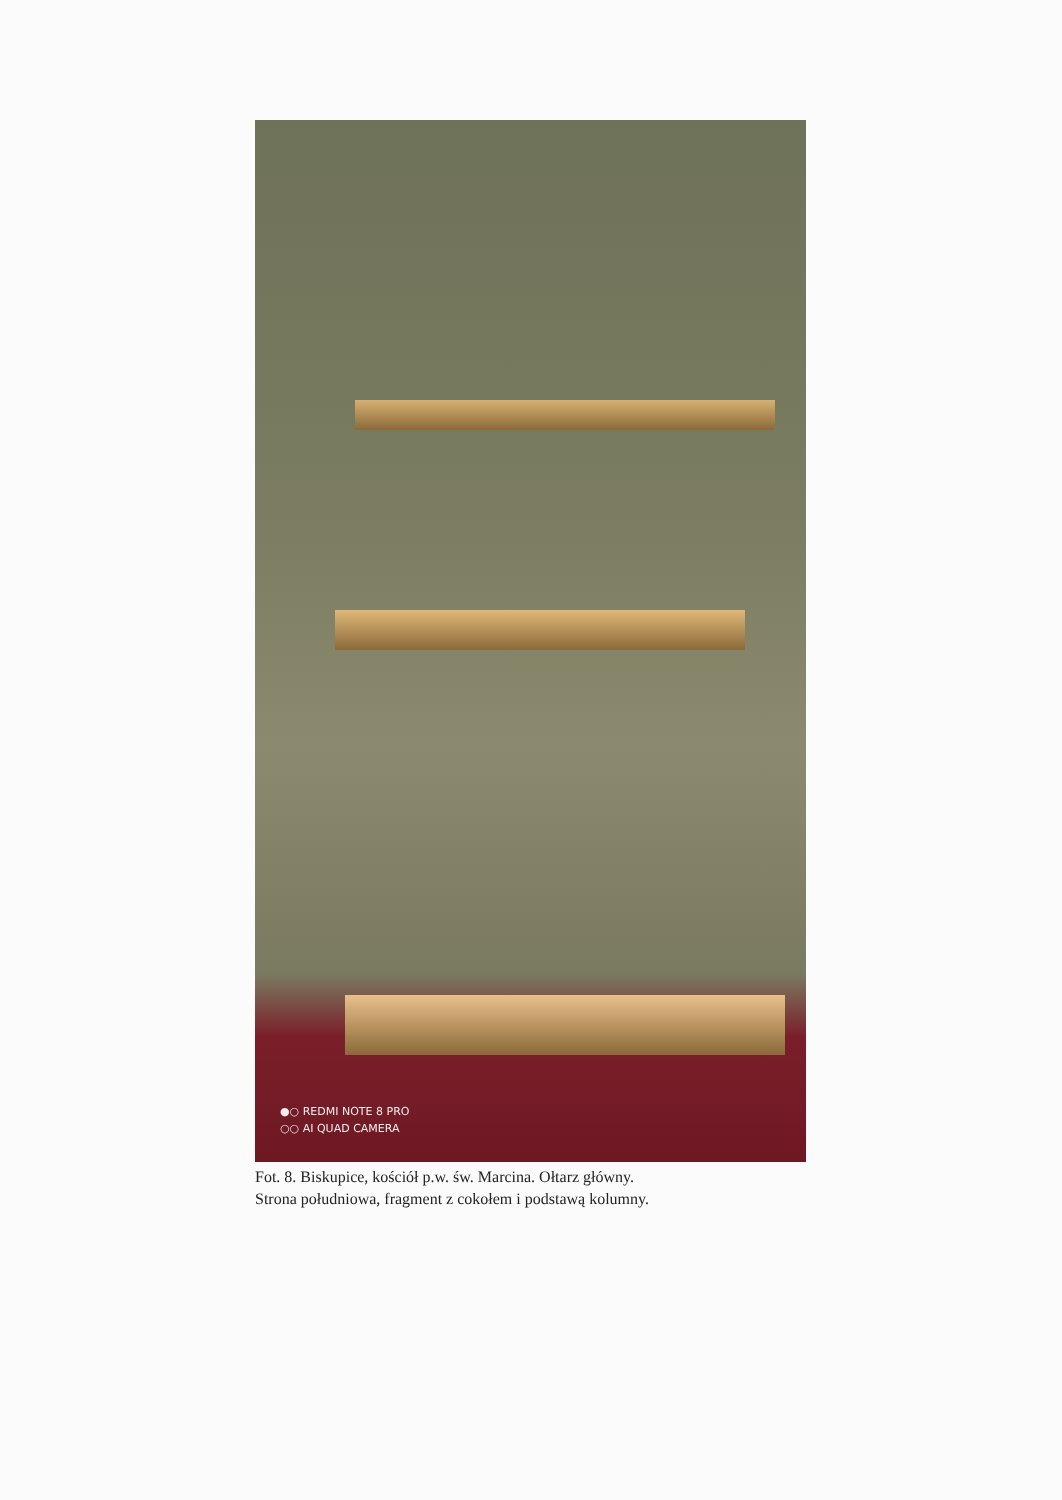●○ REDMI NOTE 8 PRO
○○ AI QUAD CAMERA
Fot. 8. Biskupice, kościół p.w. św. Marcina. Ołtarz główny.
Strona południowa, fragment z cokołem i podstawą kolumny.